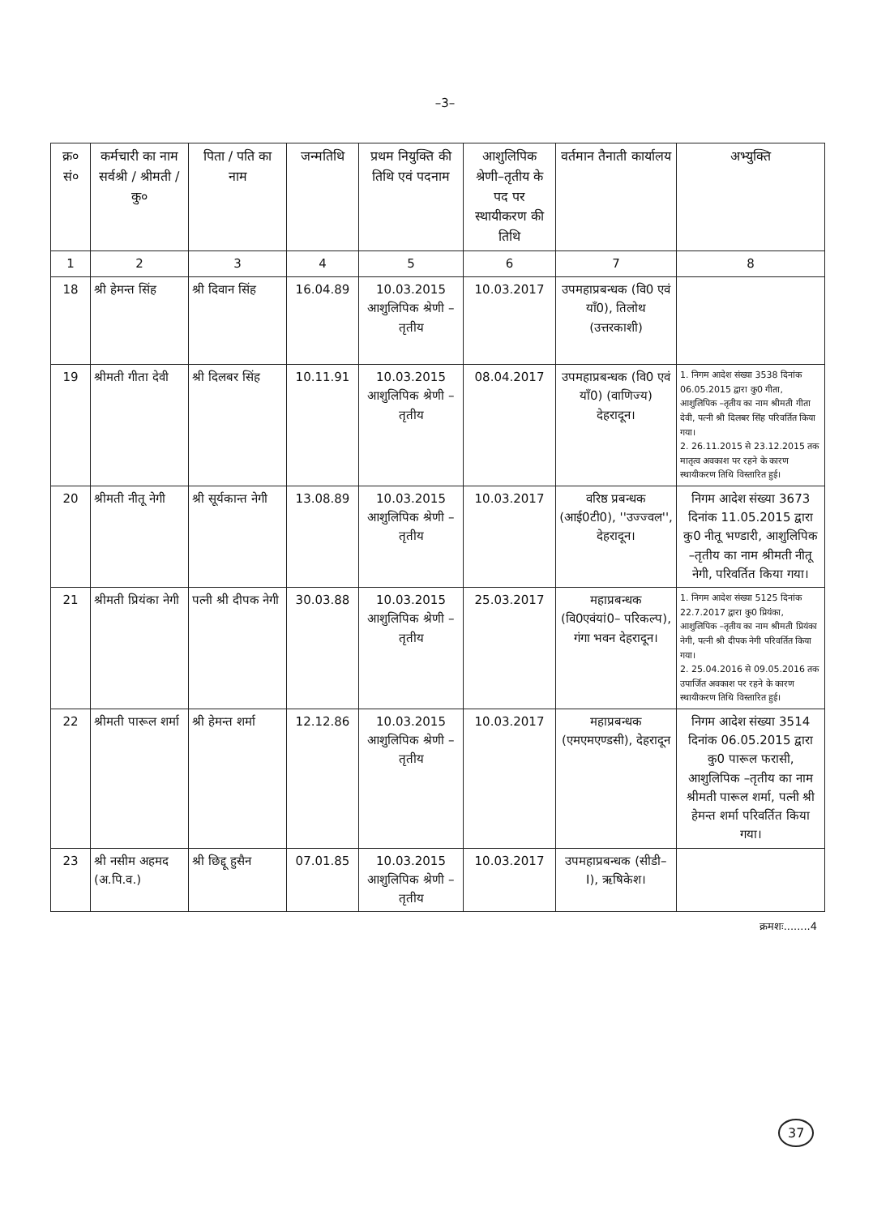–3–
| क्र० सं० | कर्मचारी का नाम सर्वश्री / श्रीमती / कु० | पिता / पति का नाम | जन्मतिथि | प्रथम नियुक्ति की तिथि एवं पदनाम | आशुलिपिक श्रेणी–तृतीय के पद पर स्थायीकरण की तिथि | वर्तमान तैनाती कार्यालय | अभ्युक्ति |
| --- | --- | --- | --- | --- | --- | --- | --- |
| 1 | 2 | 3 | 4 | 5 | 6 | 7 | 8 |
| 18 | श्री हेमन्त सिंह | श्री दिवान सिंह | 16.04.89 | 10.03.2015 आशुलिपिक श्रेणी – तृतीय | 10.03.2017 | उपमहाप्रबन्धक (वि0 एवं याँ0), तिलोथ (उत्तरकाशी) | |
| 19 | श्रीमती गीता देवी | श्री दिलबर सिंह | 10.11.91 | 10.03.2015 आशुलिपिक श्रेणी – तृतीय | 08.04.2017 | उपमहाप्रबन्धक (वि0 एवं याँ0) (वाणिज्य) देहरादून। | 1. निगम आदेश संख्या 3538 दिनांक 06.05.2015 द्वारा कु0 गीता, आशुलिपिक –तृतीय का नाम श्रीमती गीता देवी, पत्नी श्री दिलबर सिंह परिवर्तित किया गया। 2. 26.11.2015 से 23.12.2015 तक मातृत्व अवकाश पर रहने के कारण स्थायीकरण तिथि विस्तारित हुई। |
| 20 | श्रीमती नीतू नेगी | श्री सूर्यकान्त नेगी | 13.08.89 | 10.03.2015 आशुलिपिक श्रेणी – तृतीय | 10.03.2017 | वरिष्ठ प्रबन्धक (आई0टी0), ''उज्ज्वल'', देहरादून। | निगम आदेश संख्या 3673 दिनांक 11.05.2015 द्वारा कु0 नीतू भण्डारी, आशुलिपिक –तृतीय का नाम श्रीमती नीतू नेगी, परिवर्तित किया गया। |
| 21 | श्रीमती प्रियंका नेगी | पत्नी श्री दीपक नेगी | 30.03.88 | 10.03.2015 आशुलिपिक श्रेणी – तृतीय | 25.03.2017 | महाप्रबन्धक (वि0एवंयां0– परिकल्प), गंगा भवन देहरादून। | 1. निगम आदेश संख्या 5125 दिनांक 22.7.2017 द्वारा कु0 प्रियंका, आशुलिपिक –तृतीय का नाम श्रीमती प्रियंका नेगी, पत्नी श्री दीपक नेगी परिवर्तित किया गया। 2. 25.04.2016 से 09.05.2016 तक उपार्जित अवकाश पर रहने के कारण स्थायीकरण तिथि विस्तारित हुई। |
| 22 | श्रीमती पारूल शर्मा | श्री हेमन्त शर्मा | 12.12.86 | 10.03.2015 आशुलिपिक श्रेणी – तृतीय | 10.03.2017 | महाप्रबन्धक (एमएमएण्डसी), देहरादून | निगम आदेश संख्या 3514 दिनांक 06.05.2015 द्वारा कु0 पारूल फरासी, आशुलिपिक –तृतीय का नाम श्रीमती पारूल शर्मा, पत्नी श्री हेमन्त शर्मा परिवर्तित किया गया। |
| 23 | श्री नसीम अहमद (अ.पि.व.) | श्री छिद्दू हुसैन | 07.01.85 | 10.03.2015 आशुलिपिक श्रेणी – तृतीय | 10.03.2017 | उपमहाप्रबन्धक (सीडी– I), ऋषिकेश। | |
क्रमशः........4
37